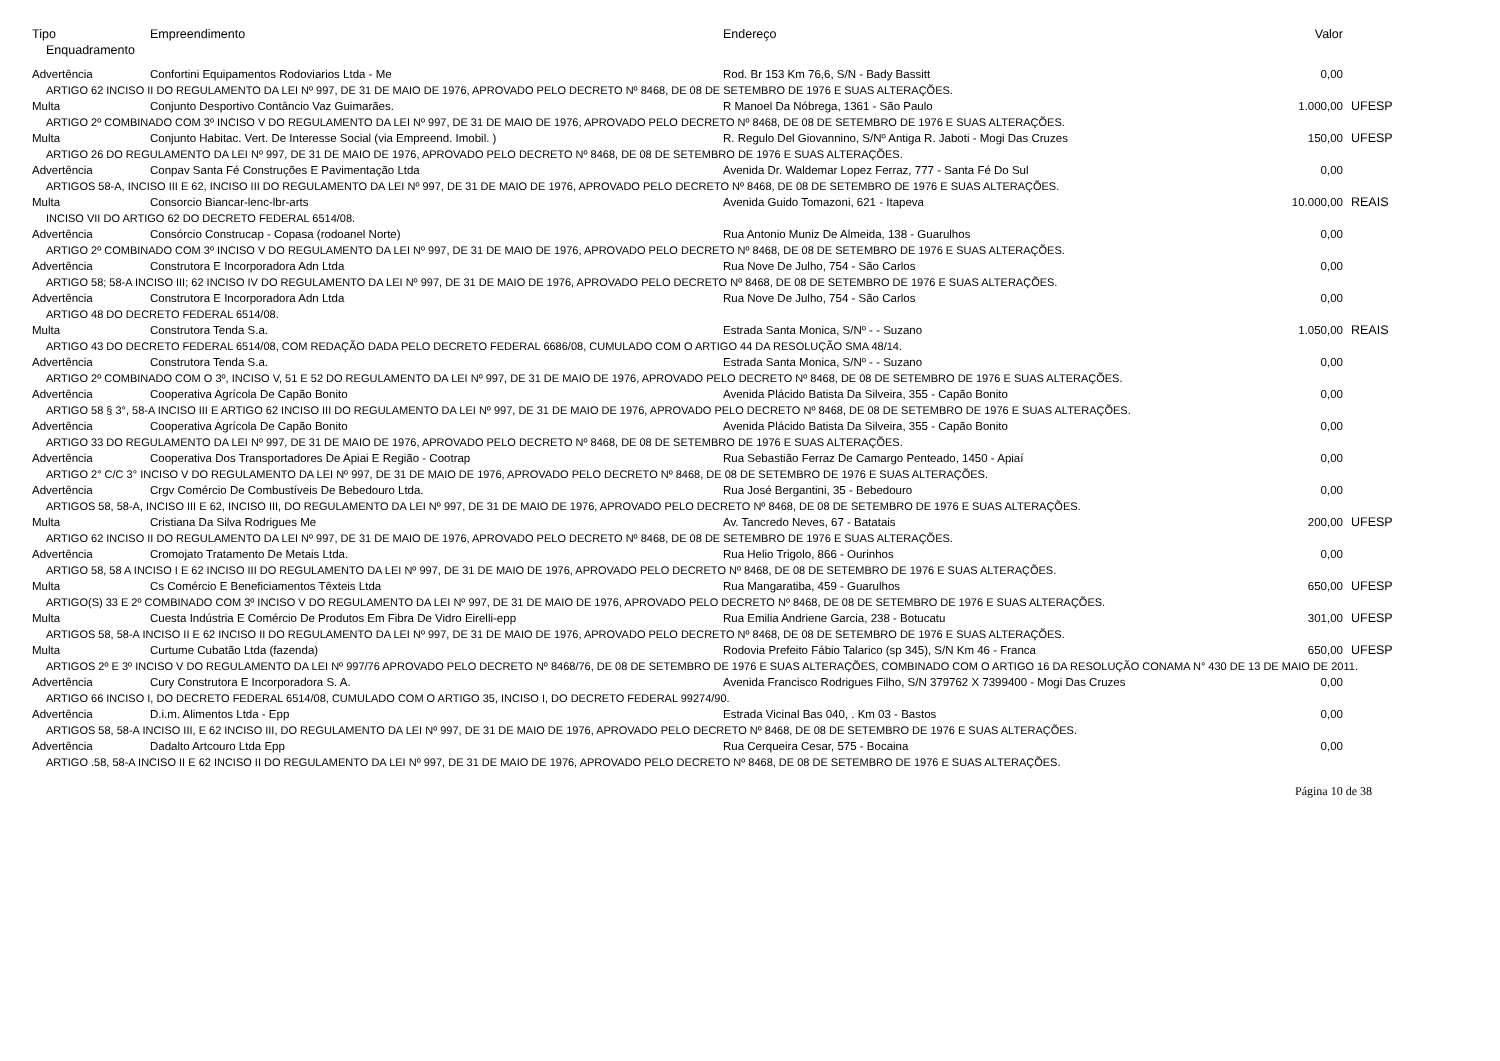| Tipo | Empreendimento | Endereço | Valor | |
| --- | --- | --- | --- | --- |
| Enquadramento | | | | |
| Advertência | Confortini Equipamentos Rodoviarios Ltda - Me | Rod. Br 153 Km 76,6, S/N - Bady Bassitt | 0,00 | |
| ARTIGO 62 INCISO II DO REGULAMENTO DA LEI Nº 997, DE 31 DE MAIO DE 1976, APROVADO PELO DECRETO Nº 8468, DE 08 DE SETEMBRO DE 1976 E SUAS ALTERAÇÕES. | | | | |
| Multa | Conjunto Desportivo Contâncio Vaz Guimarães. | R Manoel Da Nóbrega, 1361 - São Paulo | 1.000,00 | UFESP |
| ARTIGO 2º COMBINADO COM 3º INCISO V DO REGULAMENTO DA LEI Nº 997, DE 31 DE MAIO DE 1976, APROVADO PELO DECRETO Nº 8468, DE 08 DE SETEMBRO DE 1976 E SUAS ALTERAÇÕES. | | | | |
| Multa | Conjunto Habitac. Vert. De Interesse Social (via Empreend. Imobil. ) | R. Regulo Del Giovannino, S/Nº Antiga R. Jaboti - Mogi Das Cruzes | 150,00 | UFESP |
| ARTIGO 26 DO REGULAMENTO DA LEI Nº 997, DE 31 DE MAIO DE 1976, APROVADO PELO DECRETO Nº 8468, DE 08 DE SETEMBRO DE 1976 E SUAS ALTERAÇÕES. | | | | |
| Advertência | Conpav Santa Fé Construções E Pavimentação Ltda | Avenida Dr. Waldemar Lopez Ferraz, 777 - Santa Fé Do Sul | 0,00 | |
| ARTIGOS 58-A, INCISO III E 62, INCISO III DO REGULAMENTO DA LEI Nº 997, DE 31 DE MAIO DE 1976, APROVADO PELO DECRETO Nº 8468, DE 08 DE SETEMBRO DE 1976 E SUAS ALTERAÇÕES. | | | | |
| Multa | Consorcio Biancar-lenc-lbr-arts | Avenida Guido Tomazoni, 621 - Itapeva | 10.000,00 | REAIS |
| INCISO VII DO ARTIGO 62 DO DECRETO FEDERAL 6514/08. | | | | |
| Advertência | Consórcio Construcap - Copasa (rodoanel Norte) | Rua Antonio Muniz De Almeida, 138 - Guarulhos | 0,00 | |
| ARTIGO 2º COMBINADO COM 3º INCISO V DO REGULAMENTO DA LEI Nº 997, DE 31 DE MAIO DE 1976, APROVADO PELO DECRETO Nº 8468, DE 08 DE SETEMBRO DE 1976 E SUAS ALTERAÇÕES. | | | | |
| Advertência | Construtora E Incorporadora Adn Ltda | Rua Nove De Julho, 754 - São Carlos | 0,00 | |
| ARTIGO 58; 58-A INCISO III; 62 INCISO IV DO REGULAMENTO DA LEI Nº 997, DE 31 DE MAIO DE 1976, APROVADO PELO DECRETO Nº 8468, DE 08 DE SETEMBRO DE 1976 E SUAS ALTERAÇÕES. | | | | |
| Advertência | Construtora E Incorporadora Adn Ltda | Rua Nove De Julho, 754 - São Carlos | 0,00 | |
| ARTIGO 48 DO DECRETO FEDERAL 6514/08. | | | | |
| Multa | Construtora Tenda S.a. | Estrada Santa Monica, S/Nº - - Suzano | 1.050,00 | REAIS |
| ARTIGO 43 DO DECRETO FEDERAL 6514/08, COM REDAÇÃO DADA PELO DECRETO FEDERAL 6686/08, CUMULADO COM O ARTIGO 44 DA RESOLUÇÃO SMA 48/14. | | | | |
| Advertência | Construtora Tenda S.a. | Estrada Santa Monica, S/Nº - - Suzano | 0,00 | |
| ARTIGO 2º COMBINADO COM O 3º, INCISO V, 51 E 52 DO REGULAMENTO DA LEI Nº 997, DE 31 DE MAIO DE 1976, APROVADO PELO DECRETO Nº 8468, DE 08 DE SETEMBRO DE 1976 E SUAS ALTERAÇÕES. | | | | |
| Advertência | Cooperativa Agrícola De Capão Bonito | Avenida Plácido Batista Da Silveira, 355 - Capão Bonito | 0,00 | |
| ARTIGO 58 § 3°, 58-A INCISO III E ARTIGO 62 INCISO III DO REGULAMENTO DA LEI Nº 997, DE 31 DE MAIO DE 1976, APROVADO PELO DECRETO Nº 8468, DE 08 DE SETEMBRO DE 1976 E SUAS ALTERAÇÕES. | | | | |
| Advertência | Cooperativa Agrícola De Capão Bonito | Avenida Plácido Batista Da Silveira, 355 - Capão Bonito | 0,00 | |
| ARTIGO 33 DO REGULAMENTO DA LEI Nº 997, DE 31 DE MAIO DE 1976, APROVADO PELO DECRETO Nº 8468, DE 08 DE SETEMBRO DE 1976 E SUAS ALTERAÇÕES. | | | | |
| Advertência | Cooperativa Dos Transportadores De Apiai E Região - Cootrap | Rua Sebastião Ferraz De Camargo Penteado, 1450 - Apiaí | 0,00 | |
| ARTIGO 2° C/C 3° INCISO V DO REGULAMENTO DA LEI Nº 997, DE 31 DE MAIO DE 1976, APROVADO PELO DECRETO Nº 8468, DE 08 DE SETEMBRO DE 1976 E SUAS ALTERAÇÕES. | | | | |
| Advertência | Crgv Comércio De Combustíveis De Bebedouro Ltda. | Rua José Bergantini, 35 - Bebedouro | 0,00 | |
| ARTIGOS 58, 58-A, INCISO III E 62, INCISO III, DO REGULAMENTO DA LEI Nº 997, DE 31 DE MAIO DE 1976, APROVADO PELO DECRETO Nº 8468, DE 08 DE SETEMBRO DE 1976 E SUAS ALTERAÇÕES. | | | | |
| Multa | Cristiana Da Silva Rodrigues Me | Av. Tancredo Neves, 67 - Batatais | 200,00 | UFESP |
| ARTIGO 62 INCISO II DO REGULAMENTO DA LEI Nº 997, DE 31 DE MAIO DE 1976, APROVADO PELO DECRETO Nº 8468, DE 08 DE SETEMBRO DE 1976 E SUAS ALTERAÇÕES. | | | | |
| Advertência | Cromojato Tratamento De Metais Ltda. | Rua Helio Trigolo, 866 - Ourinhos | 0,00 | |
| ARTIGO 58, 58 A INCISO I E 62 INCISO III DO REGULAMENTO DA LEI Nº 997, DE 31 DE MAIO DE 1976, APROVADO PELO DECRETO Nº 8468, DE 08 DE SETEMBRO DE 1976 E SUAS ALTERAÇÕES. | | | | |
| Multa | Cs Comércio E Beneficiamentos Têxteis Ltda | Rua Mangaratiba, 459 - Guarulhos | 650,00 | UFESP |
| ARTIGO(S) 33 E 2º COMBINADO COM 3º INCISO V DO REGULAMENTO DA LEI Nº 997, DE 31 DE MAIO DE 1976, APROVADO PELO DECRETO Nº 8468, DE 08 DE SETEMBRO DE 1976 E SUAS ALTERAÇÕES. | | | | |
| Multa | Cuesta Indústria E Comércio De Produtos Em Fibra De Vidro Eirelli-epp | Rua Emilia Andriene Garcia, 238 - Botucatu | 301,00 | UFESP |
| ARTIGOS 58, 58-A INCISO II E 62 INCISO II DO REGULAMENTO DA LEI Nº 997, DE 31 DE MAIO DE 1976, APROVADO PELO DECRETO Nº 8468, DE 08 DE SETEMBRO DE 1976 E SUAS ALTERAÇÕES. | | | | |
| Multa | Curtume Cubatão Ltda (fazenda) | Rodovia Prefeito Fábio Talarico (sp 345), S/N Km 46 - Franca | 650,00 | UFESP |
| ARTIGOS 2º E 3º INCISO V DO REGULAMENTO DA LEI Nº 997/76 APROVADO PELO DECRETO Nº 8468/76, DE 08 DE SETEMBRO DE 1976 E SUAS ALTERAÇÕES, COMBINADO COM O ARTIGO 16 DA RESOLUÇÃO CONAMA N° 430 DE 13 DE MAIO DE 2011. | | | | |
| Advertência | Cury Construtora E Incorporadora S. A. | Avenida Francisco Rodrigues Filho, S/N 379762 X 7399400 - Mogi Das Cruzes | 0,00 | |
| ARTIGO 66 INCISO I, DO DECRETO FEDERAL 6514/08, CUMULADO COM O ARTIGO 35, INCISO I, DO DECRETO FEDERAL 99274/90. | | | | |
| Advertência | D.i.m. Alimentos Ltda - Epp | Estrada Vicinal Bas 040, . Km 03 - Bastos | 0,00 | |
| ARTIGOS 58, 58-A INCISO III, E 62 INCISO III, DO REGULAMENTO DA LEI Nº 997, DE 31 DE MAIO DE 1976, APROVADO PELO DECRETO Nº 8468, DE 08 DE SETEMBRO DE 1976 E SUAS ALTERAÇÕES. | | | | |
| Advertência | Dadalto Artcouro Ltda Epp | Rua Cerqueira Cesar, 575 - Bocaina | 0,00 | |
| ARTIGO .58, 58-A INCISO II E 62 INCISO II DO REGULAMENTO DA LEI Nº 997, DE 31 DE MAIO DE 1976, APROVADO PELO DECRETO Nº 8468, DE 08 DE SETEMBRO DE 1976 E SUAS ALTERAÇÕES. | | | | |
Página 10 de 38